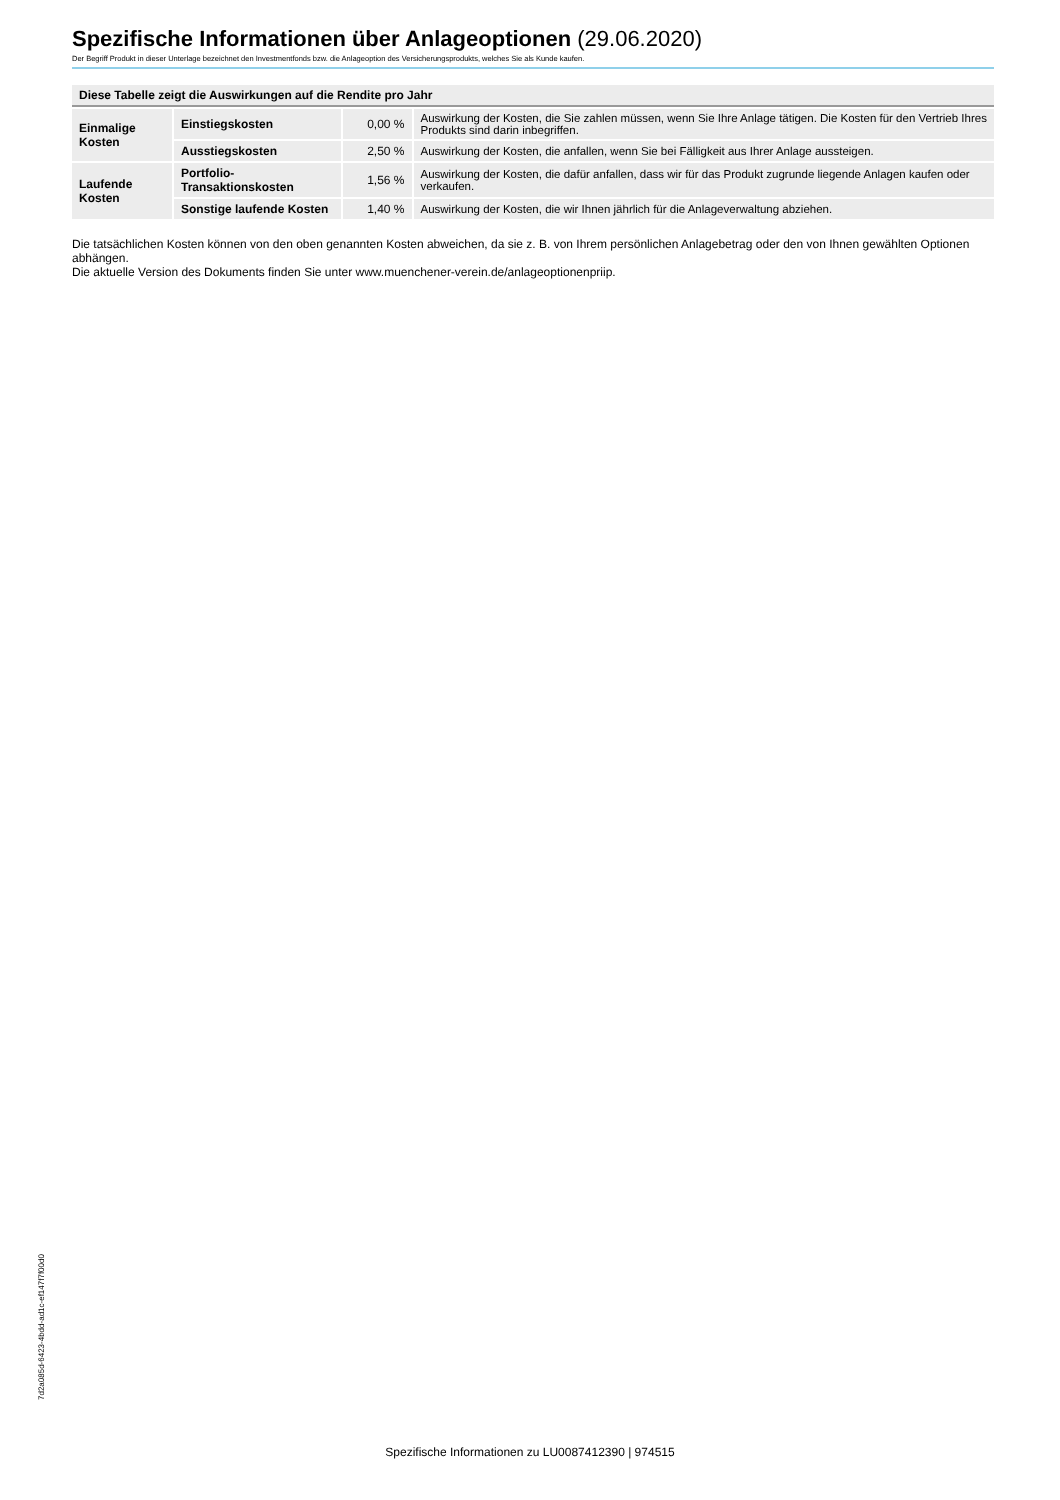Spezifische Informationen über Anlageoptionen (29.06.2020)
Der Begriff Produkt in dieser Unterlage bezeichnet den Investmentfonds bzw. die Anlageoption des Versicherungsprodukts, welches Sie als Kunde kaufen.
| Diese Tabelle zeigt die Auswirkungen auf die Rendite pro Jahr | | | |
| --- | --- | --- | --- |
| Einmalige Kosten | Einstiegskosten | 0,00 % | Auswirkung der Kosten, die Sie zahlen müssen, wenn Sie Ihre Anlage tätigen. Die Kosten für den Vertrieb Ihres Produkts sind darin inbegriffen. |
| | Ausstiegskosten | 2,50 % | Auswirkung der Kosten, die anfallen, wenn Sie bei Fälligkeit aus Ihrer Anlage aussteigen. |
| Laufende Kosten | Portfolio-Transaktionskosten | 1,56 % | Auswirkung der Kosten, die dafür anfallen, dass wir für das Produkt zugrunde liegende Anlagen kaufen oder verkaufen. |
| | Sonstige laufende Kosten | 1,40 % | Auswirkung der Kosten, die wir Ihnen jährlich für die Anlageverwaltung abziehen. |
Die tatsächlichen Kosten können von den oben genannten Kosten abweichen, da sie z. B. von Ihrem persönlichen Anlagebetrag oder den von Ihnen gewählten Optionen abhängen.
Die aktuelle Version des Dokuments finden Sie unter www.muenchener-verein.de/anlageoptionenpriip.
7d2a085d-6423-4bdd-ad1c-ef147f7f00d0
Spezifische Informationen zu LU0087412390 | 974515